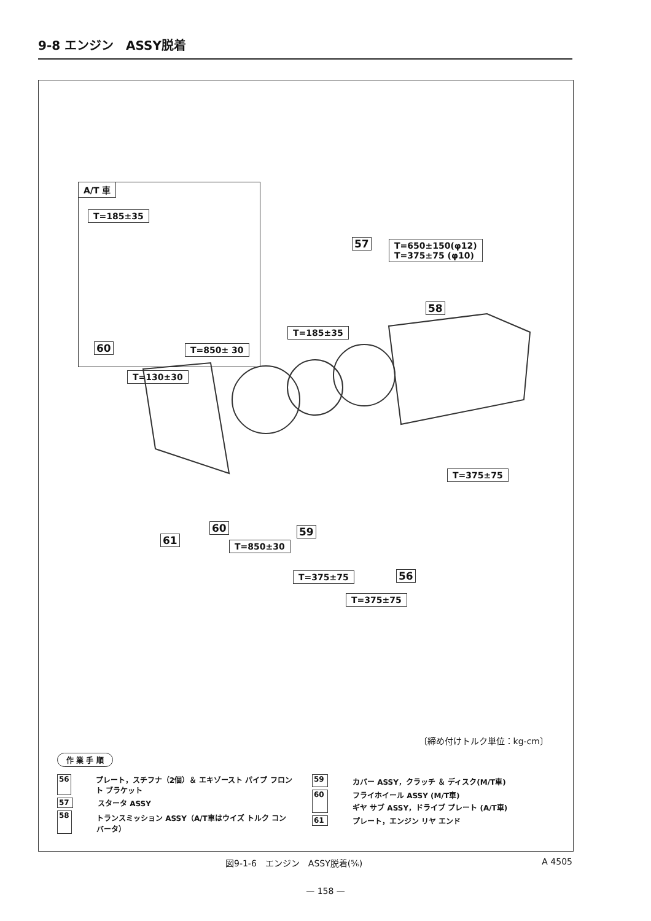9-8 エンジン　ASSY脱着
A/T 車
T=185±35
60 T=850± 30
57
T=650±150(φ12)
T=375±75 (φ10)
58
T=185±35
T=130±30
T=375±75
60
61
59
T=850±30
56
T=375±75
T=375±75
〔締め付けトルク単位：kg-cm〕
作 業 手 順
56 プレート，スチフナ（2個）＆ エキゾースト パイプ フロント ブラケット
57 スタータ ASSY
58 トランスミッション ASSY（A/T車はウイズ トルク コンバータ）
59 カバー ASSY，クラッチ ＆ ディスク(M/T車)
60 フライホイール ASSY (M/T車)
ギヤ サブ ASSY，ドライブ プレート (A/T車)
61 プレート，エンジン リヤ エンド
図9-1-6　エンジン　ASSY脱着(⅚) A 4505
— 158 —